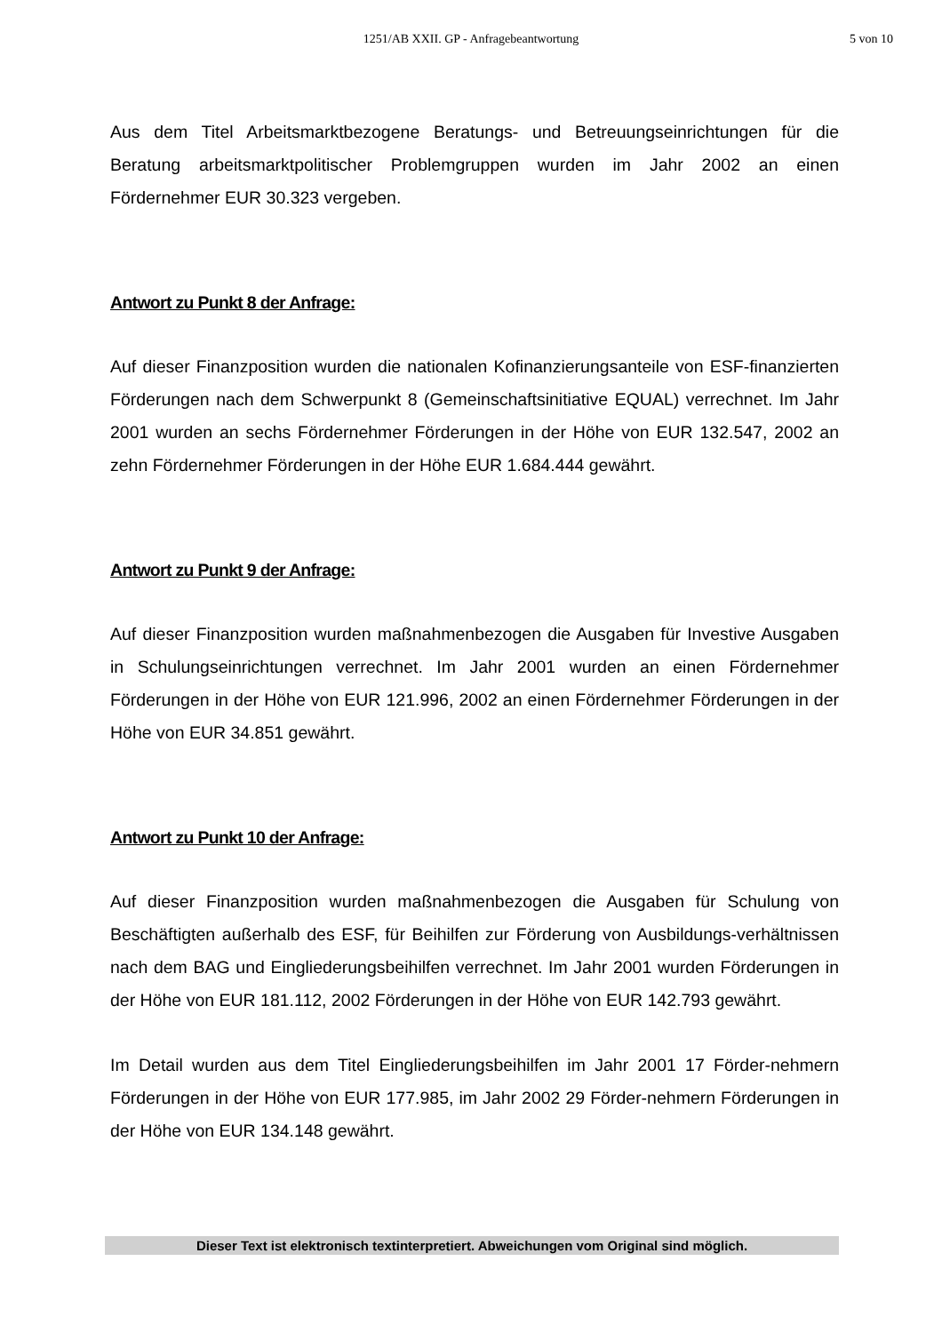1251/AB XXII. GP - Anfragebeantwortung 5 von 10
Aus dem Titel Arbeitsmarktbezogene Beratungs- und Betreuungseinrichtungen für die Beratung arbeitsmarktpolitischer Problemgruppen wurden im Jahr 2002 an einen Fördernehmer EUR 30.323 vergeben.
Antwort zu Punkt 8 der Anfrage:
Auf dieser Finanzposition wurden die nationalen Kofinanzierungsanteile von ESF-finanzierten Förderungen nach dem Schwerpunkt 8 (Gemeinschaftsinitiative EQUAL) verrechnet. Im Jahr 2001 wurden an sechs Fördernehmer Förderungen in der Höhe von EUR 132.547, 2002 an zehn Fördernehmer Förderungen in der Höhe EUR 1.684.444 gewährt.
Antwort zu Punkt 9 der Anfrage:
Auf dieser Finanzposition wurden maßnahmenbezogen die Ausgaben für Investive Ausgaben in Schulungseinrichtungen verrechnet. Im Jahr 2001 wurden an einen Fördernehmer Förderungen in der Höhe von EUR 121.996, 2002 an einen Fördernehmer Förderungen in der Höhe von EUR 34.851 gewährt.
Antwort zu Punkt 10 der Anfrage:
Auf dieser Finanzposition wurden maßnahmenbezogen die Ausgaben für Schulung von Beschäftigten außerhalb des ESF, für Beihilfen zur Förderung von Ausbildungs-verhältnissen nach dem BAG und Eingliederungsbeihilfen verrechnet. Im Jahr 2001 wurden Förderungen in der Höhe von EUR 181.112, 2002 Förderungen in der Höhe von EUR 142.793 gewährt.
Im Detail wurden aus dem Titel Eingliederungsbeihilfen im Jahr 2001 17 Förder-nehmern Förderungen in der Höhe von EUR 177.985, im Jahr 2002 29 Förder-nehmern Förderungen in der Höhe von EUR 134.148 gewährt.
Dieser Text ist elektronisch textinterpretiert. Abweichungen vom Original sind möglich.